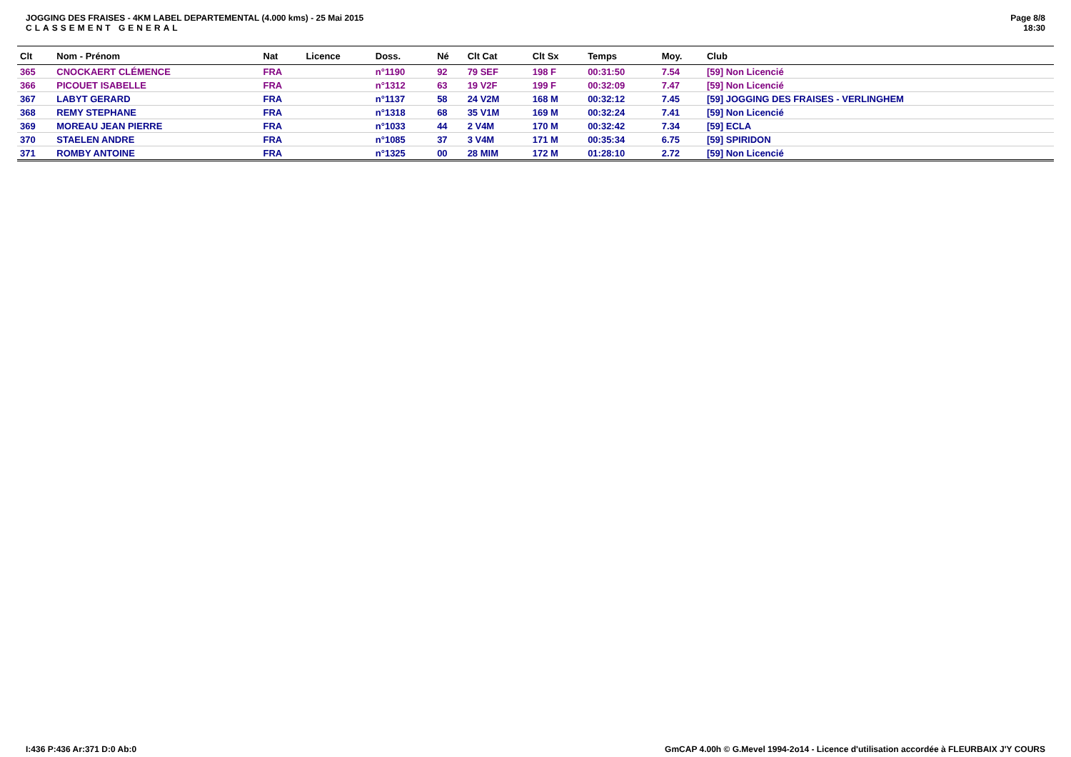JOGGING DES FRAISES - 4KM LABEL DEPARTEMENTAL (4.000 kms) - 25 Mai 2015
CLASSEMENT GENERAL
Page 8/8
18:30
| Clt | Nom - Prénom | Nat | Licence | Doss. | Né | Clt Cat | Clt Sx | Temps | Moy. | Club |
| --- | --- | --- | --- | --- | --- | --- | --- | --- | --- | --- |
| 365 | CNOCKAERT CLÉMENCE | FRA | | n°1190 | 92 | 79 SEF | 198 F | 00:31:50 | 7.54 | [59] Non Licencié |
| 366 | PICOUET ISABELLE | FRA | | n°1312 | 63 | 19 V2F | 199 F | 00:32:09 | 7.47 | [59] Non Licencié |
| 367 | LABYT GERARD | FRA | | n°1137 | 58 | 24 V2M | 168 M | 00:32:12 | 7.45 | [59] JOGGING DES FRAISES - VERLINGHEM |
| 368 | REMY STEPHANE | FRA | | n°1318 | 68 | 35 V1M | 169 M | 00:32:24 | 7.41 | [59] Non Licencié |
| 369 | MOREAU JEAN PIERRE | FRA | | n°1033 | 44 | 2 V4M | 170 M | 00:32:42 | 7.34 | [59] ECLA |
| 370 | STAELEN ANDRE | FRA | | n°1085 | 37 | 3 V4M | 171 M | 00:35:34 | 6.75 | [59] SPIRIDON |
| 371 | ROMBY ANTOINE | FRA | | n°1325 | 00 | 28 MIM | 172 M | 01:28:10 | 2.72 | [59] Non Licencié |
I:436 P:436 Ar:371 D:0 Ab:0 GmCAP 4.00h © G.Mevel 1994-2o14 - Licence d'utilisation accordée à FLEURBAIX J'Y COURS